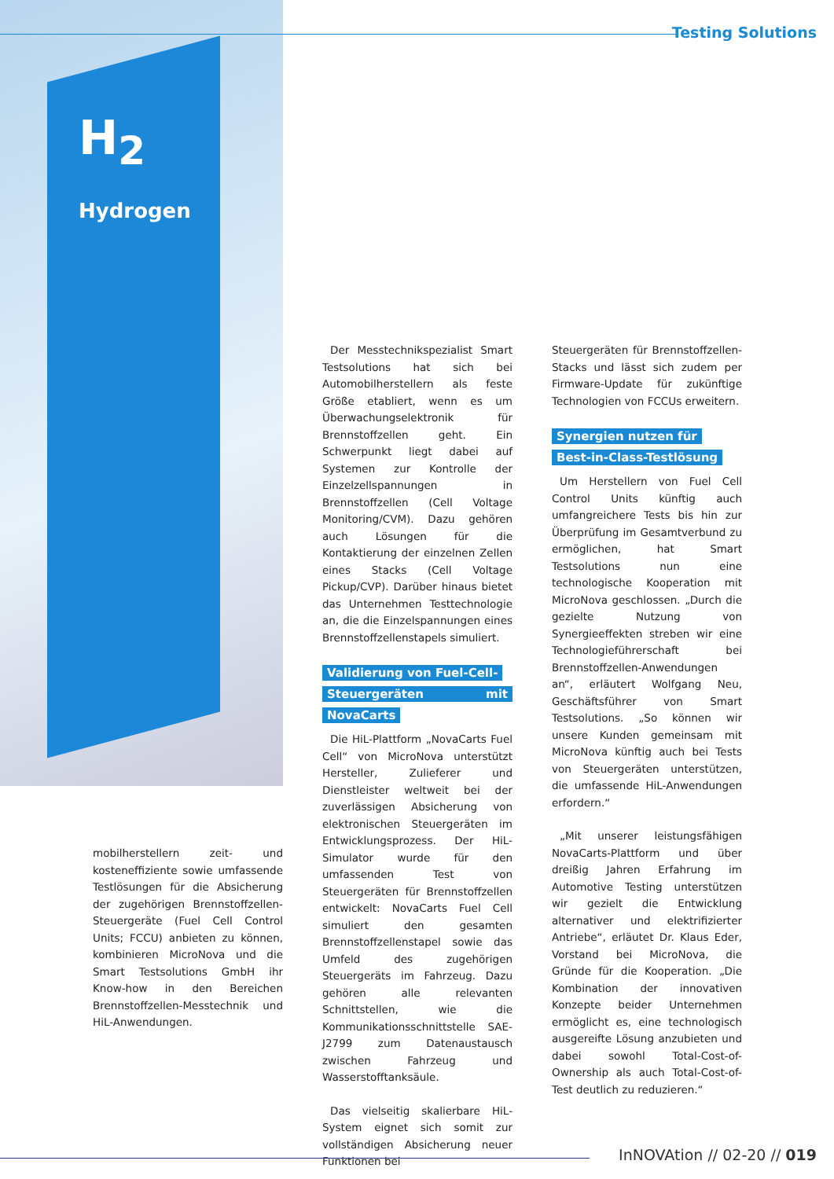H<sub>2</sub>
Hydrogen
Testing Solutions
mobilherstellern zeit- und kosteneffiziente sowie umfassende Testlösungen für die Absicherung der zugehörigen Brennstoffzellen-Steuergeräte (Fuel Cell Control Units; FCCU) anbieten zu können, kombinieren MicroNova und die Smart Testsolutions GmbH ihr Know-how in den Bereichen Brennstoffzellen-Messtechnik und HiL-Anwendungen.
Der Messtechnikspezialist Smart Testsolutions hat sich bei Automobilherstellern als feste Größe etabliert, wenn es um Überwachungselektronik für Brennstoffzellen geht. Ein Schwerpunkt liegt dabei auf Systemen zur Kontrolle der Einzelzellspannungen in Brennstoffzellen (Cell Voltage Monitoring/CVM). Dazu gehören auch Lösungen für die Kontaktierung der einzelnen Zellen eines Stacks (Cell Voltage Pickup/CVP). Darüber hinaus bietet das Unternehmen Testtechnologie an, die die Einzelspannungen eines Brennstoffzellenstapels simuliert.
Validierung von Fuel-Cell-
Steuergeräten mit NovaCarts
Die HiL-Plattform „NovaCarts Fuel Cell“ von MicroNova unterstützt Hersteller, Zulieferer und Dienstleister weltweit bei der zuverlässigen Absicherung von elektronischen Steuergeräten im Entwicklungsprozess. Der HiL-Simulator wurde für den umfassenden Test von Steuergeräten für Brennstoffzellen entwickelt: NovaCarts Fuel Cell simuliert den gesamten Brennstoffzellenstapel sowie das Umfeld des zugehörigen Steuergeräts im Fahrzeug. Dazu gehören alle relevanten Schnittstellen, wie die Kommunikationsschnittstelle SAE-J2799 zum Datenaustausch zwischen Fahrzeug und Wasserstofftanksäule.
Das vielseitig skalierbare HiL-System eignet sich somit zur vollständigen Absicherung neuer Funktionen bei
Steuergeräten für Brennstoffzellen-Stacks und lässt sich zudem per Firmware-Update für zukünftige Technologien von FCCUs erweitern.
Synergien nutzen für
Best-in-Class-Testlösung
Um Herstellern von Fuel Cell Control Units künftig auch umfangreichere Tests bis hin zur Überprüfung im Gesamtverbund zu ermöglichen, hat Smart Testsolutions nun eine technologische Kooperation mit MicroNova geschlossen. „Durch die gezielte Nutzung von Synergieeffekten streben wir eine Technologieführerschaft bei Brennstoffzellen-Anwendungen an“, erläutert Wolfgang Neu, Geschäftsführer von Smart Testsolutions. „So können wir unsere Kunden gemeinsam mit MicroNova künftig auch bei Tests von Steuergeräten unterstützen, die umfassende HiL-Anwendungen erfordern.“
„Mit unserer leistungsfähigen NovaCarts-Plattform und über dreißig Jahren Erfahrung im Automotive Testing unterstützen wir gezielt die Entwicklung alternativer und elektrifizierter Antriebe“, erläutet Dr. Klaus Eder, Vorstand bei MicroNova, die Gründe für die Kooperation. „Die Kombination der innovativen Konzepte beider Unternehmen ermöglicht es, eine technologisch ausgereifte Lösung anzubieten und dabei sowohl Total-Cost-of-Ownership als auch Total-Cost-of-Test deutlich zu reduzieren.“
InNOVAtion // 02-20 // 019